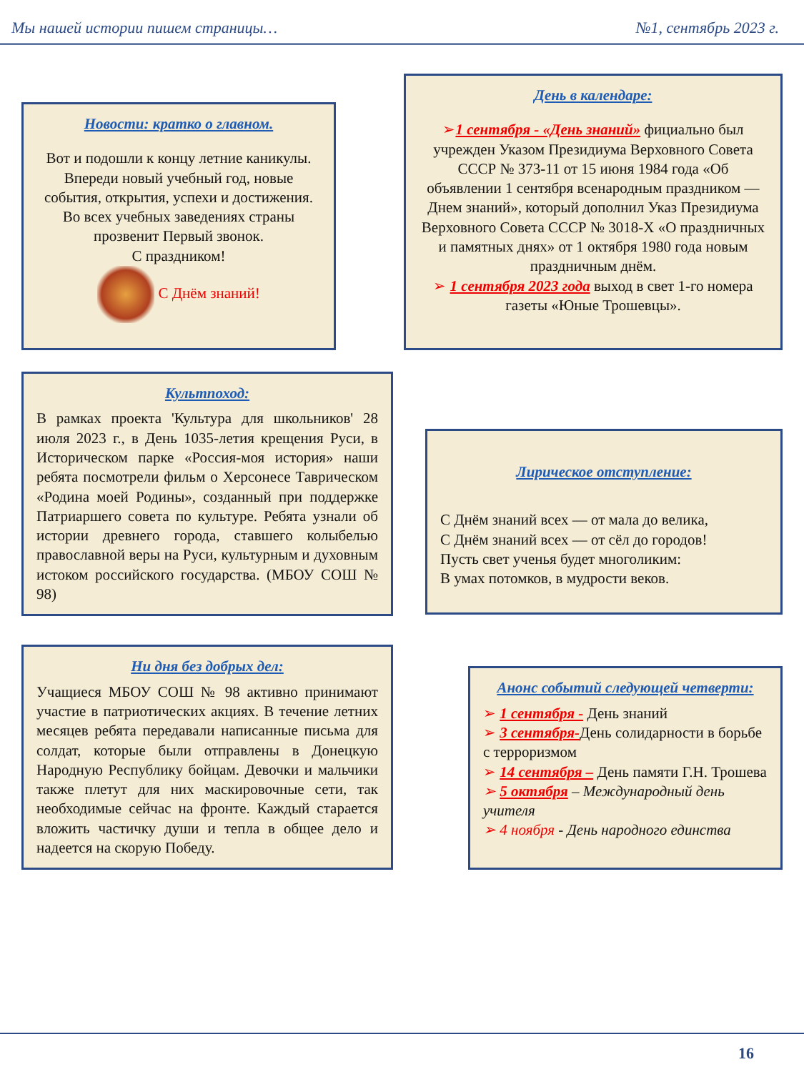Мы нашей истории пишем страницы… №1, сентябрь 2023 г.
Новости: кратко о главном.
Вот и подошли к концу летние каникулы. Впереди новый учебный год, новые события, открытия, успехи и достижения. Во всех учебных заведениях страны прозвенит Первый звонок.
С праздником!
С Днём знаний!
День в календаре:
➢1 сентября - «День знаний» фициально был учрежден Указом Президиума Верховного Совета СССР № 373-11 от 15 июня 1984 года «Об объявлении 1 сентября всенародным праздником — Днем знаний», который дополнил Указ Президиума Верховного Совета СССР № 3018-Х «О праздничных и памятных днях» от 1 октября 1980 года новым праздничным днём.
➢ 1 сентября 2023 года выход в свет 1-го номера газеты «Юные Трошевцы».
Культпоход:
В рамках проекта 'Культура для школьников' 28 июля 2023 г., в День 1035-летия крещения Руси, в Историческом парке «Россия-моя история» наши ребята посмотрели фильм о Херсонесе Таврическом «Родина моей Родины», созданный при поддержке Патриаршего совета по культуре. Ребята узнали об истории древнего города, ставшего колыбелью православной веры на Руси, культурным и духовным истоком российского государства. (МБОУ СОШ № 98)
Лирическое отступление:
С Днём знаний всех — от мала до велика,
С Днём знаний всех — от сёл до городов!
Пусть свет ученья будет многоликим:
В умах потомков, в мудрости веков.
Ни дня без добрых дел:
Учащиеся МБОУ СОШ № 98 активно принимают участие в патриотических акциях. В течение летних месяцев ребята передавали написанные письма для солдат, которые были отправлены в Донецкую Народную Республику бойцам. Девочки и мальчики также плетут для них маскировочные сети, так необходимые сейчас на фронте. Каждый старается вложить частичку души и тепла в общее дело и надеется на скорую Победу.
Анонс событий следующей четверти:
➢ 1 сентября - День знаний
➢ 3 сентября-День солидарности в борьбе с терроризмом
➢ 14 сентября – День памяти Г.Н. Трошева
➢ 5 октября – Международный день учителя
➢ 4 ноября - День народного единства
16